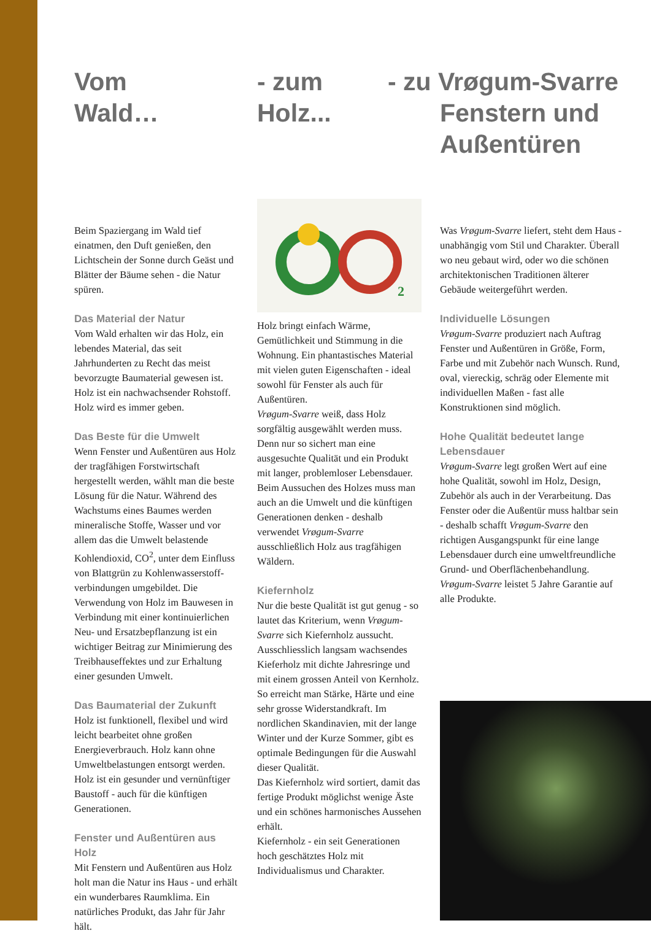Vom
Wald…
Beim Spaziergang im Wald tief einatmen, den Duft genießen, den Lichtschein der Sonne durch Geäst und Blätter der Bäume sehen - die Natur spüren.
Das Material der Natur
Vom Wald erhalten wir das Holz, ein lebendes Material, das seit Jahrhunderten zu Recht das meist bevorzugte Baumaterial gewesen ist. Holz ist ein nachwachsender Rohstoff. Holz wird es immer geben.
Das Beste für die Umwelt
Wenn Fenster und Außentüren aus Holz der tragfähigen Forstwirtschaft hergestellt werden, wählt man die beste Lösung für die Natur. Während des Wachstums eines Baumes werden mineralische Stoffe, Wasser und vor allem das die Umwelt belastende Kohlendioxid, CO<sup>2</sup>, unter dem Einfluss von Blattgrün zu Kohlenwasserstoff-verbindungen umgebildet. Die Verwendung von Holz im Bauwesen in Verbindung mit einer kontinuierlichen Neu- und Ersatzbepflanzung ist ein wichtiger Beitrag zur Minimierung des Treibhauseffektes und zur Erhaltung einer gesunden Umwelt.
Das Baumaterial der Zukunft
Holz ist funktionell, flexibel und wird leicht bearbeitet ohne großen Energieverbrauch. Holz kann ohne Umweltbelastungen entsorgt werden. Holz ist ein gesunder und vernünftiger Baustoff - auch für die künftigen Generationen.
Fenster und Außentüren aus Holz
Mit Fenstern und Außentüren aus Holz holt man die Natur ins Haus - und erhält ein wunderbares Raumklima. Ein natürliches Produkt, das Jahr für Jahr hält.
- zum
Holz...
2
Holz bringt einfach Wärme, Gemütlichkeit und Stimmung in die Wohnung. Ein phantastisches Material mit vielen guten Eigenschaften - ideal sowohl für Fenster als auch für Außentüren.
Vrøgum-Svarre weiß, dass Holz sorgfältig ausgewählt werden muss. Denn nur so sichert man eine ausgesuchte Qualität und ein Produkt mit langer, problemloser Lebensdauer. Beim Aussuchen des Holzes muss man auch an die Umwelt und die künftigen Generationen denken - deshalb verwendet Vrøgum-Svarre ausschließlich Holz aus tragfähigen Wäldern.
Kiefernholz
Nur die beste Qualität ist gut genug - so lautet das Kriterium, wenn Vrøgum-Svarre sich Kiefernholz aussucht.
Ausschliesslich langsam wachsendes Kieferholz mit dichte Jahresringe und mit einem grossen Anteil von Kernholz. So erreicht man Stärke, Härte und eine sehr grosse Widerstandkraft. Im nordlichen Skandinavien, mit der lange Winter und der Kurze Sommer, gibt es optimale Bedingungen für die Auswahl dieser Qualität.
Das Kiefernholz wird sortiert, damit das fertige Produkt möglichst wenige Äste und ein schönes harmonisches Aussehen erhält.
Kiefernholz - ein seit Generationen hoch geschätztes Holz mit Individualismus und Charakter.
- zu Vrøgum-Svarre
Fenstern und
Außentüren
Was Vrøgum-Svarre liefert, steht dem Haus - unabhängig vom Stil und Charakter. Überall wo neu gebaut wird, oder wo die schönen architektonischen Traditionen älterer Gebäude weitergeführt werden.
Individuelle Lösungen
Vrøgum-Svarre produziert nach Auftrag Fenster und Außentüren in Größe, Form, Farbe und mit Zubehör nach Wunsch. Rund, oval, viereckig, schräg oder Elemente mit individuellen Maßen - fast alle Konstruktionen sind möglich.
Hohe Qualität bedeutet lange Lebensdauer
Vrøgum-Svarre legt großen Wert auf eine hohe Qualität, sowohl im Holz, Design, Zubehör als auch in der Verarbeitung. Das Fenster oder die Außentür muss haltbar sein - deshalb schafft Vrøgum-Svarre den richtigen Ausgangspunkt für eine lange Lebensdauer durch eine umweltfreundliche Grund- und Oberflächenbehandlung. Vrøgum-Svarre leistet 5 Jahre Garantie auf alle Produkte.